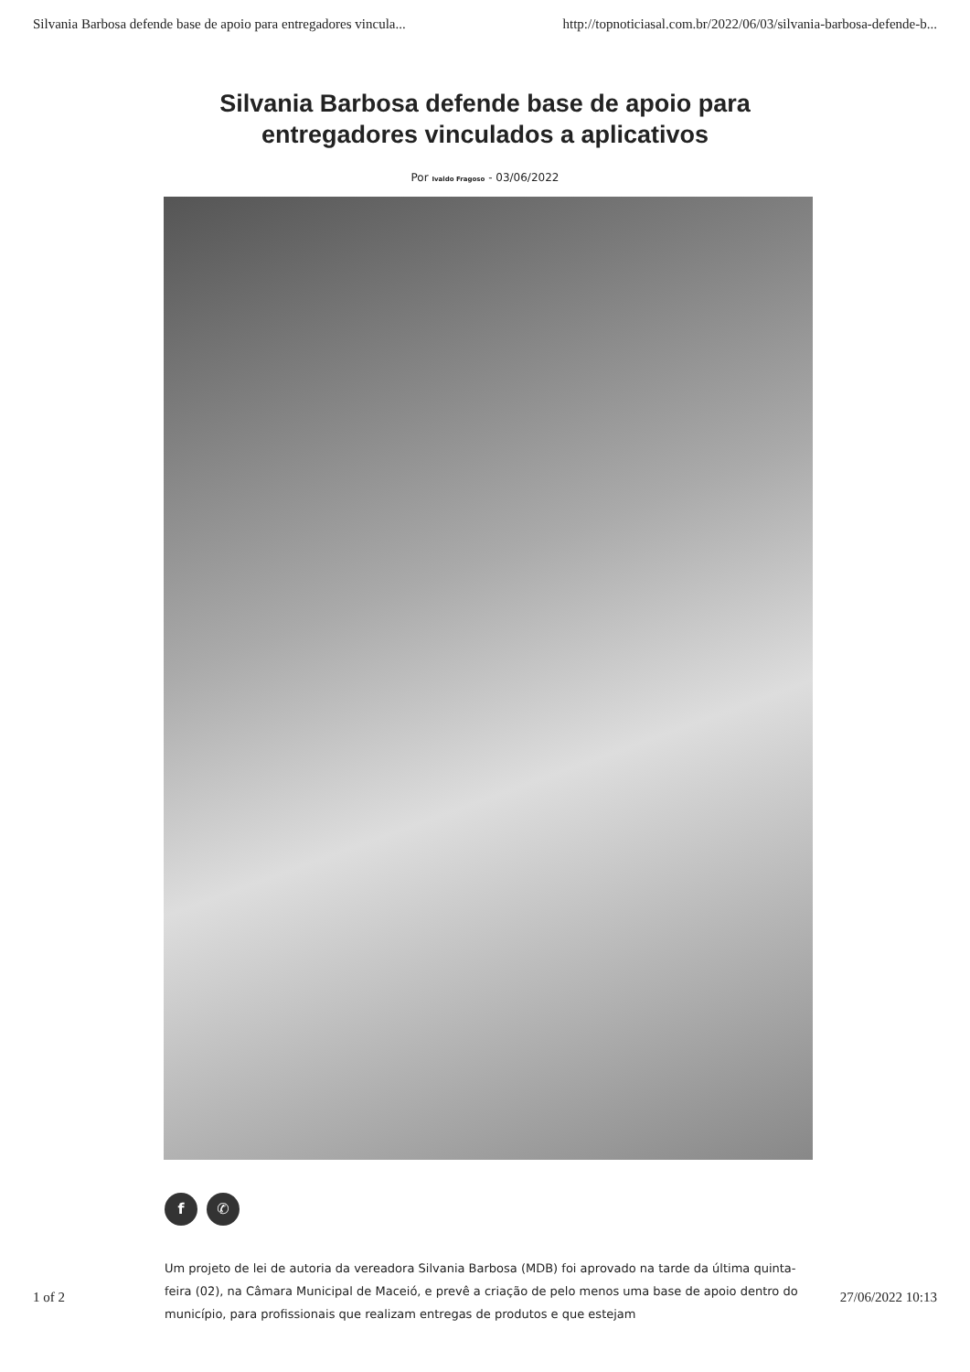Silvania Barbosa defende base de apoio para entregadores vincula... http://topnoticiasal.com.br/2022/06/03/silvania-barbosa-defende-b...
Silvania Barbosa defende base de apoio para
entregadores vinculados a aplicativos
Por Ivaldo Fragoso - 03/06/2022
f ✆
Um projeto de lei de autoria da vereadora Silvania Barbosa (MDB) foi aprovado na tarde da última quinta-feira (02), na Câmara Municipal de Maceió, e prevê a criação de pelo menos uma base de apoio dentro do município, para profissionais que realizam entregas de produtos e que estejam
1 of 2 27/06/2022 10:13